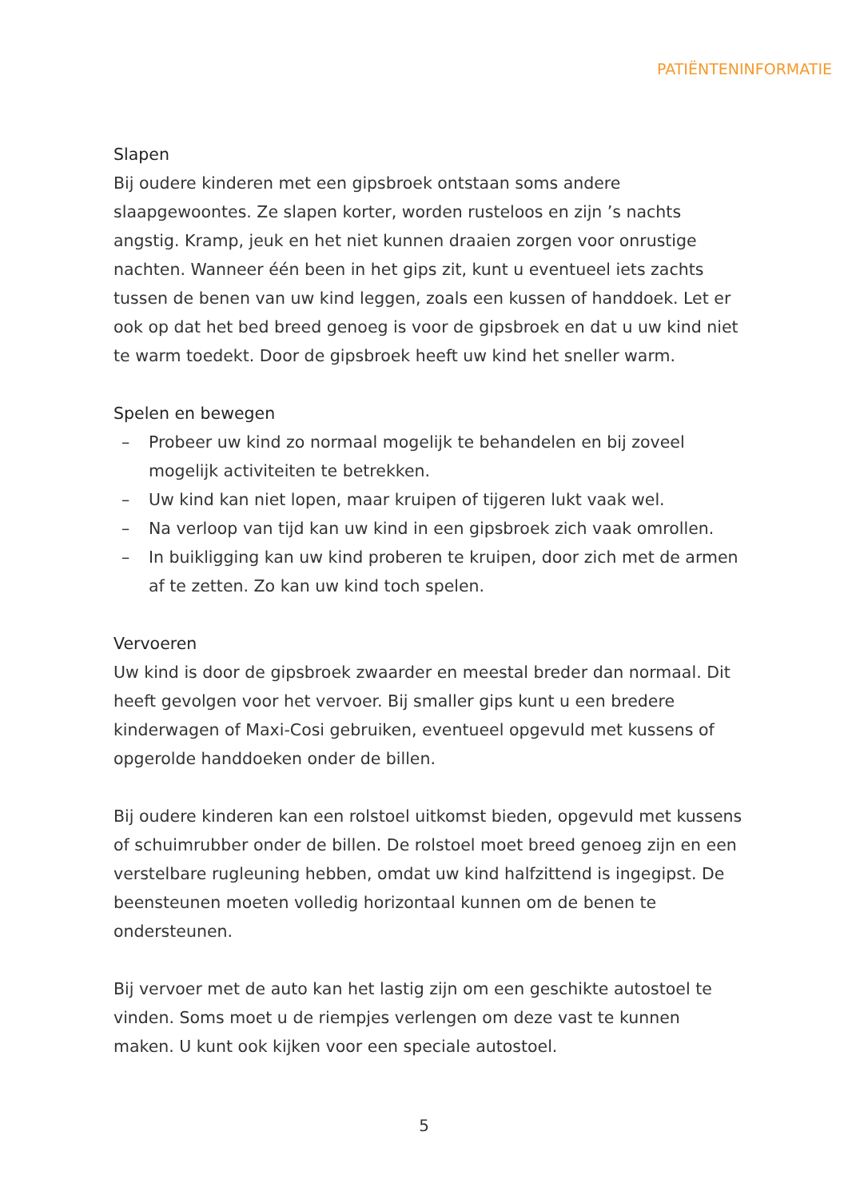PATIËNTENINFORMATIE
Slapen
Bij oudere kinderen met een gipsbroek ontstaan soms andere slaapgewoontes. Ze slapen korter, worden rusteloos en zijn ’s nachts angstig. Kramp, jeuk en het niet kunnen draaien zorgen voor onrustige nachten. Wanneer één been in het gips zit, kunt u eventueel iets zachts tussen de benen van uw kind leggen, zoals een kussen of handdoek. Let er ook op dat het bed breed genoeg is voor de gipsbroek en dat u uw kind niet te warm toedekt. Door de gipsbroek heeft uw kind het sneller warm.
Spelen en bewegen
– Probeer uw kind zo normaal mogelijk te behandelen en bij zoveel mogelijk activiteiten te betrekken.
– Uw kind kan niet lopen, maar kruipen of tijgeren lukt vaak wel.
– Na verloop van tijd kan uw kind in een gipsbroek zich vaak omrollen.
– In buikligging kan uw kind proberen te kruipen, door zich met de armen af te zetten. Zo kan uw kind toch spelen.
Vervoeren
Uw kind is door de gipsbroek zwaarder en meestal breder dan normaal. Dit heeft gevolgen voor het vervoer. Bij smaller gips kunt u een bredere kinderwagen of Maxi-Cosi gebruiken, eventueel opgevuld met kussens of opgerolde handdoeken onder de billen.
Bij oudere kinderen kan een rolstoel uitkomst bieden, opgevuld met kussens of schuimrubber onder de billen. De rolstoel moet breed genoeg zijn en een verstelbare rugleuning hebben, omdat uw kind halfzittend is ingegipst. De beensteunen moeten volledig horizontaal kunnen om de benen te ondersteunen.
Bij vervoer met de auto kan het lastig zijn om een geschikte autostoel te vinden. Soms moet u de riempjes verlengen om deze vast te kunnen maken. U kunt ook kijken voor een speciale autostoel.
5